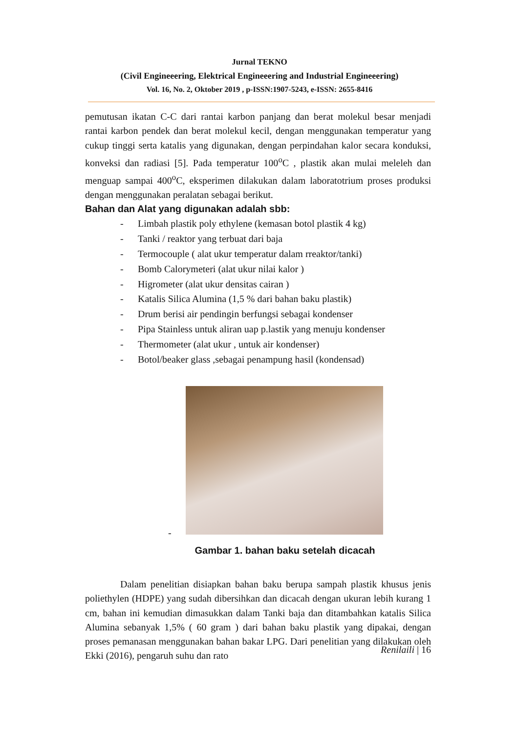Jurnal TEKNO
(Civil Engineeering, Elektrical Engineeering and Industrial Engineeering)
Vol. 16, No. 2, Oktober 2019 , p-ISSN:1907-5243, e-ISSN: 2655-8416
pemutusan ikatan C-C dari rantai karbon panjang dan berat molekul besar menjadi rantai karbon pendek dan berat molekul kecil, dengan menggunakan temperatur yang cukup tinggi serta katalis yang digunakan, dengan perpindahan kalor secara konduksi, konveksi dan radiasi [5]. Pada temperatur 100<sup>o</sup>C , plastik akan mulai meleleh dan menguap sampai 400<sup>o</sup>C, eksperimen dilakukan dalam laboratotrium proses produksi dengan menggunakan peralatan sebagai berikut.
Bahan dan Alat yang digunakan adalah sbb:
- Limbah plastik poly ethylene (kemasan botol plastik 4 kg)
- Tanki / reaktor yang terbuat dari baja
- Termocouple ( alat ukur temperatur dalam rreaktor/tanki)
- Bomb Calorymeteri (alat ukur nilai kalor )
- Higrometer (alat ukur densitas cairan )
- Katalis Silica Alumina (1,5 % dari bahan baku plastik)
- Drum berisi air pendingin berfungsi sebagai kondenser
- Pipa Stainless untuk aliran uap p.lastik yang menuju kondenser
- Thermometer (alat ukur , untuk air kondenser)
- Botol/beaker glass ,sebagai penampung hasil (kondensad)
-
Gambar 1. bahan baku setelah dicacah
Dalam penelitian disiapkan bahan baku berupa sampah plastik khusus jenis poliethylen (HDPE) yang sudah dibersihkan dan dicacah dengan ukuran lebih kurang 1 cm, bahan ini kemudian dimasukkan dalam Tanki baja dan ditambahkan katalis Silica Alumina sebanyak 1,5% ( 60 gram ) dari bahan baku plastik yang dipakai, dengan proses pemanasan menggunakan bahan bakar LPG. Dari penelitian yang dilakukan oleh Ekki (2016), pengaruh suhu dan rato
Renilaili | 16